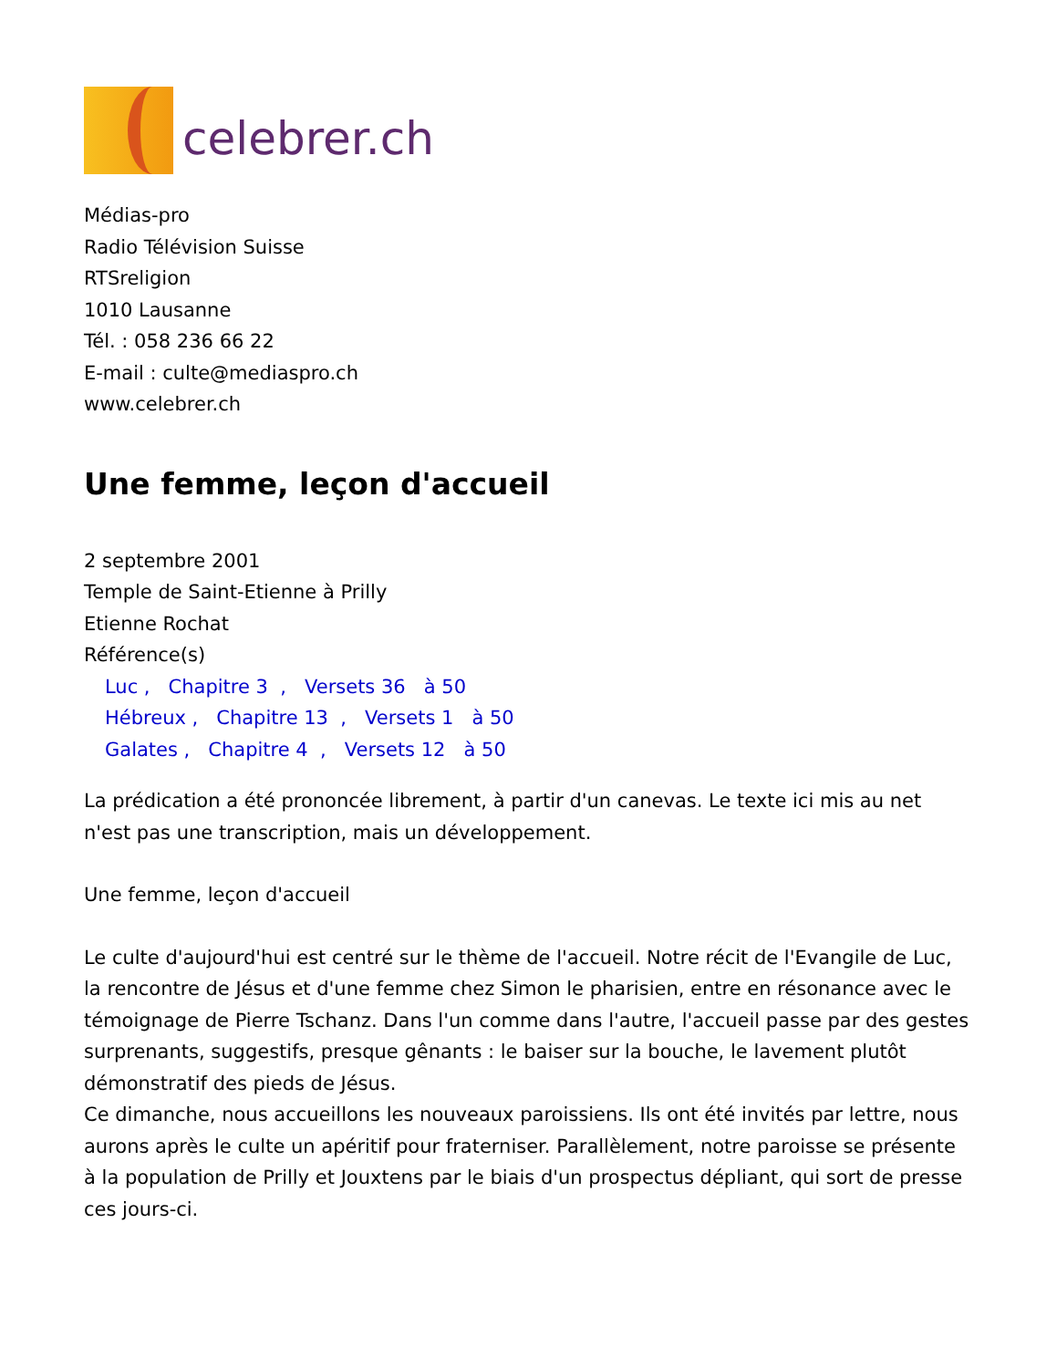celebrer.ch
Médias-pro
Radio Télévision Suisse
RTSreligion
1010 Lausanne
Tél. : 058 236 66 22
E-mail : culte@mediaspro.ch
www.celebrer.ch
Une femme, leçon d'accueil
2 septembre 2001
Temple de Saint-Etienne à Prilly
Etienne Rochat
Référence(s)
Luc , Chapitre 3 , Versets 36 à 50
Hébreux , Chapitre 13 , Versets 1 à 50
Galates , Chapitre 4 , Versets 12 à 50
La prédication a été prononcée librement, à partir d'un canevas. Le texte ici mis au net n'est pas une transcription, mais un développement.
Une femme, leçon d'accueil
Le culte d'aujourd'hui est centré sur le thème de l'accueil. Notre récit de l'Evangile de Luc, la rencontre de Jésus et d'une femme chez Simon le pharisien, entre en résonance avec le témoignage de Pierre Tschanz. Dans l'un comme dans l'autre, l'accueil passe par des gestes surprenants, suggestifs, presque gênants : le baiser sur la bouche, le lavement plutôt démonstratif des pieds de Jésus.
Ce dimanche, nous accueillons les nouveaux paroissiens. Ils ont été invités par lettre, nous aurons après le culte un apéritif pour fraterniser. Parallèlement, notre paroisse se présente à la population de Prilly et Jouxtens par le biais d'un prospectus dépliant, qui sort de presse ces jours-ci.